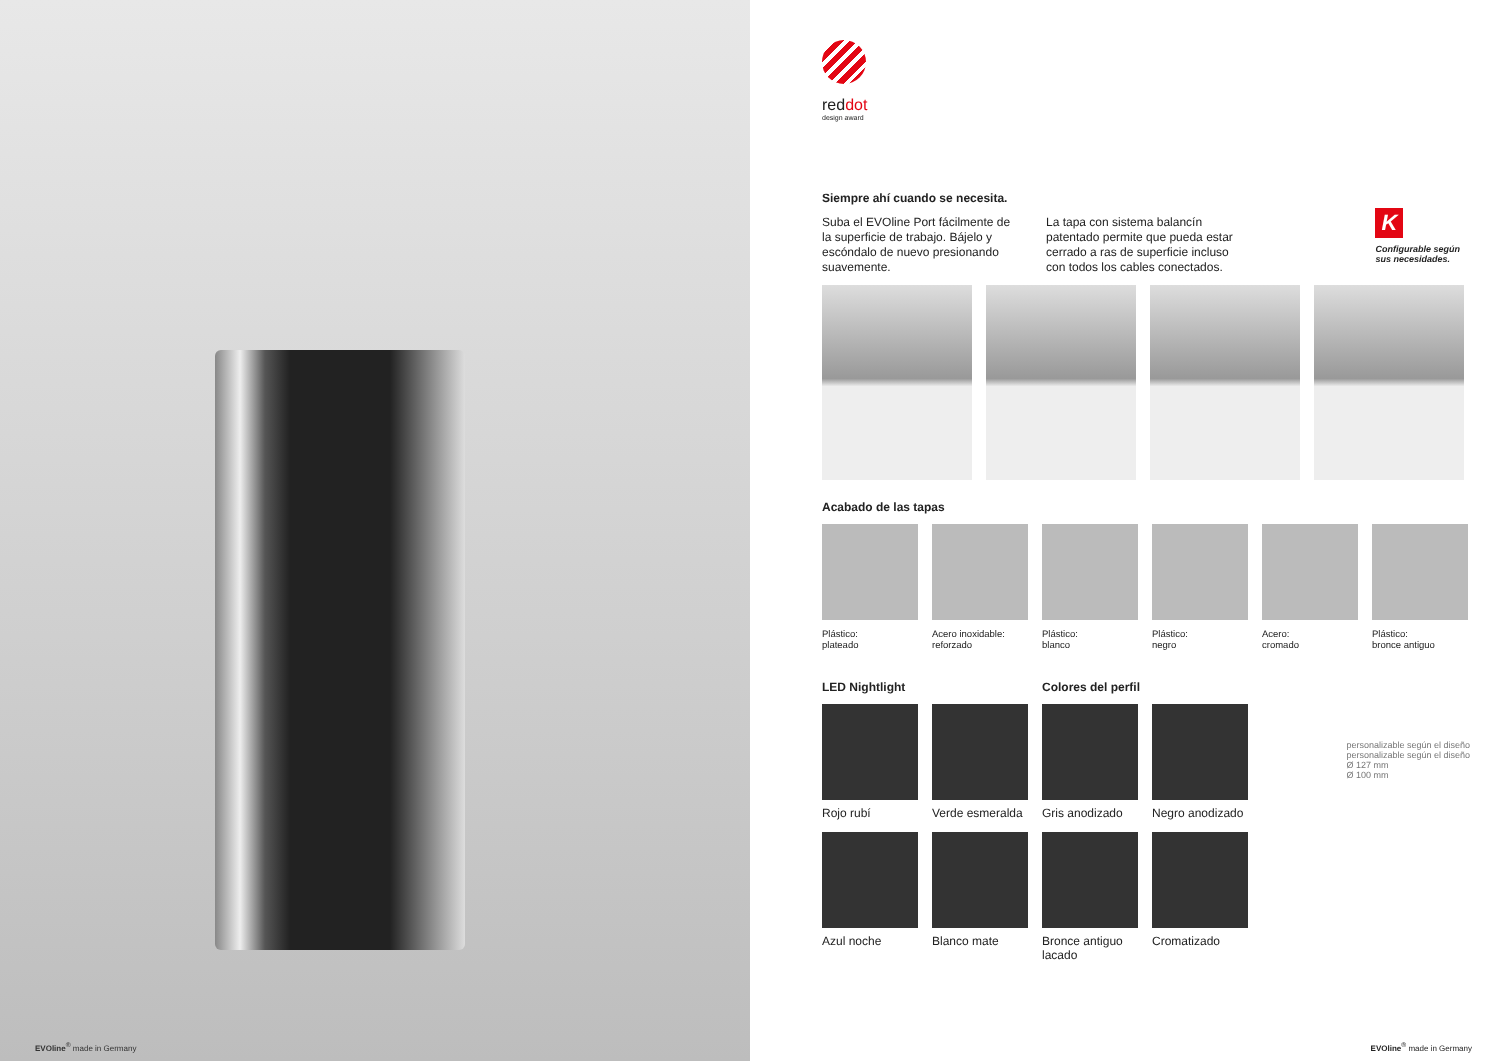EVOline<sup>®</sup> made in Germany
reddot
design award
Siempre ahí cuando se necesita.
Suba el EVOline Port fácilmente de la superficie de trabajo. Bájelo y escóndalo de nuevo presionando suavemente.
La tapa con sistema balancín patentado permite que pueda estar cerrado a ras de superficie incluso con todos los cables conectados.
K
Configurable según
sus necesidades.
Acabado de las tapas
Plástico:
plateado
Acero inoxidable:
reforzado
Plástico:
blanco
Plástico:
negro
Acero:
cromado
Plástico:
bronce antiguo
LED Nightlight Colores del perfil
Rojo rubí Verde esmeralda
Gris anodizado
Negro anodizado
Azul noche Blanco mate Bronce antiguo lacado
Cromatizado
personalizable según el diseño
personalizable según el diseño
Ø 127 mm
Ø 100 mm
EVOline<sup>®</sup> made in Germany